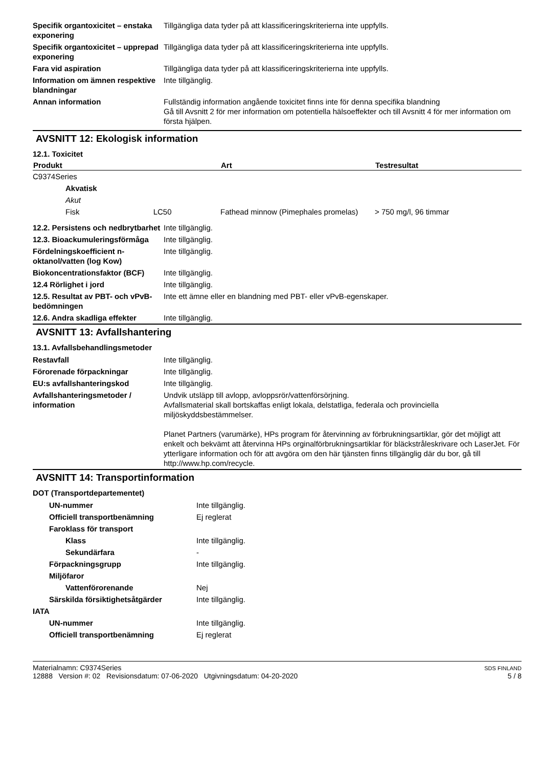| Specifik organtoxicitet – enstaka exponering | Tillgängliga data tyder på att klassificeringskriterierna inte uppfylls. |
| Specifik organtoxicitet – upprepad exponering | Tillgängliga data tyder på att klassificeringskriterierna inte uppfylls. |
| Fara vid aspiration | Tillgängliga data tyder på att klassificeringskriterierna inte uppfylls. |
| Information om ämnen respektive blandningar | Inte tillgänglig. |
| Annan information | Fullständig information angående toxicitet finns inte för denna specifika blandning Gå till Avsnitt 2 för mer information om potentiella hälsoeffekter och till Avsnitt 4 för mer information om första hjälpen. |
AVSNITT 12: Ekologisk information
12.1. Toxicitet
| Produkt | Art | Testresultat |
| --- | --- | --- |
| C9374Series | | |
| Akvatisk | | |
| Akut | | |
| Fisk LC50 | Fathead minnow (Pimephales promelas) | > 750 mg/l, 96 timmar |
| 12.2. Persistens och nedbrytbarhet | Inte tillgänglig. |
| 12.3. Bioackumuleringsförmåga | Inte tillgänglig. |
| Fördelningskoefficient n-oktanol/vatten (log Kow) | Inte tillgänglig. |
| Biokoncentrationsfaktor (BCF) | Inte tillgänglig. |
| 12.4 Rörlighet i jord | Inte tillgänglig. |
| 12.5. Resultat av PBT- och vPvB-bedömningen | Inte ett ämne eller en blandning med PBT- eller vPvB-egenskaper. |
| 12.6. Andra skadliga effekter | Inte tillgänglig. |
AVSNITT 13: Avfallshantering
13.1. Avfallsbehandlingsmetoder
| Restavfall | Inte tillgänglig. |
| Förorenade förpackningar | Inte tillgänglig. |
| EU:s avfallshanteringskod | Inte tillgänglig. |
| Avfallshanteringsmetoder / information | Undvik utsläpp till avlopp, avloppsrör/vattenförsörjning. Avfallsmaterial skall bortskaffas enligt lokala, delstatliga, federala och provinciella miljöskyddsbestämmelser. Planet Partners (varumärke), HPs program för återvinning av förbrukningsartiklar, gör det möjligt att enkelt och bekvämt att återvinna HPs orginalförbrukningsartiklar för bläckstråleskrivare och LaserJet. För ytterligare information och för att avgöra om den här tjänsten finns tillgänglig där du bor, gå till http://www.hp.com/recycle. |
AVSNITT 14: Transportinformation
DOT (Transportdepartementet)
| UN-nummer | Inte tillgänglig. |
| Officiell transportbenämning | Ej reglerat |
| Faroklass för transport | |
| Klass | Inte tillgänglig. |
| Sekundärfara | - |
| Förpackningsgrupp | Inte tillgänglig. |
| Miljöfaror | |
| Vattenförorenande | Nej |
| Särskilda försiktighetsåtgärder | Inte tillgänglig. |
| IATA | |
| UN-nummer | Inte tillgänglig. |
| Officiell transportbenämning | Ej reglerat |
Materialnamn: C9374Series
12888 Version #: 02 Revisionsdatum: 07-06-2020 Utgivningsdatum: 04-20-2020
SDS FINLAND
5 / 8